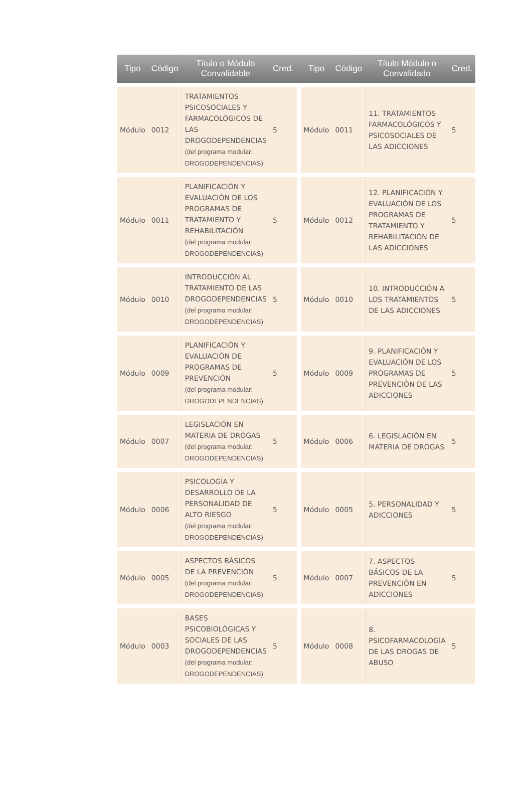| Tipo | Código | Título o Módulo Convalidable | Cred. | | Tipo | Código | Título Módulo o Convalidado | Cred. |
| --- | --- | --- | --- | --- | --- | --- | --- | --- |
| Módulo | 0012 | TRATAMIENTOS PSICOSOCIALES Y FARMACOLÓGICOS DE LAS DROGODEPENDENCIAS (del programa modular: DROGODEPENDENCIAS) | 5 | | Módulo | 0011 | 11. TRATAMIENTOS FARMACOLÓGICOS Y PSICOSOCIALES DE LAS ADICCIONES | 5 |
| Módulo | 0011 | PLANIFICACIÓN Y EVALUACIÓN DE LOS PROGRAMAS DE TRATAMIENTO Y REHABILITACIÓN (del programa modular: DROGODEPENDENCIAS) | 5 | | Módulo | 0012 | 12. PLANIFICACIÓN Y EVALUACIÓN DE LOS PROGRAMAS DE TRATAMIENTO Y REHABILITACIÓN DE LAS ADICCIONES | 5 |
| Módulo | 0010 | INTRODUCCIÓN AL TRATAMIENTO DE LAS DROGODEPENDENCIAS (del programa modular: DROGODEPENDENCIAS) | 5 | | Módulo | 0010 | 10. INTRODUCCIÓN A LOS TRATAMIENTOS DE LAS ADICCIONES | 5 |
| Módulo | 0009 | PLANIFICACIÓN Y EVALUACIÓN DE PROGRAMAS DE PREVENCIÓN (del programa modular: DROGODEPENDENCIAS) | 5 | | Módulo | 0009 | 9. PLANIFICACIÓN Y EVALUACIÓN DE LOS PROGRAMAS DE PREVENCIÓN DE LAS ADICCIONES | 5 |
| Módulo | 0007 | LEGISLACIÓN EN MATERIA DE DROGAS (del programa modular: DROGODEPENDENCIAS) | 5 | | Módulo | 0006 | 6. LEGISLACIÓN EN MATERIA DE DROGAS | 5 |
| Módulo | 0006 | PSICOLOGÍA Y DESARROLLO DE LA PERSONALIDAD DE ALTO RIESGO (del programa modular: DROGODEPENDENCIAS) | 5 | | Módulo | 0005 | 5. PERSONALIDAD Y ADICCIONES | 5 |
| Módulo | 0005 | ASPECTOS BÁSICOS DE LA PREVENCIÓN (del programa modular: DROGODEPENDENCIAS) | 5 | | Módulo | 0007 | 7. ASPECTOS BÁSICOS DE LA PREVENCIÓN EN ADICCIONES | 5 |
| Módulo | 0003 | BASES PSICOBIOLÓGICAS Y SOCIALES DE LAS DROGODEPENDENCIAS (del programa modular: DROGODEPENDENCIAS) | 5 | | Módulo | 0008 | 8. PSICOFARMACOLOGÍA DE LAS DROGAS DE ABUSO | 5 |